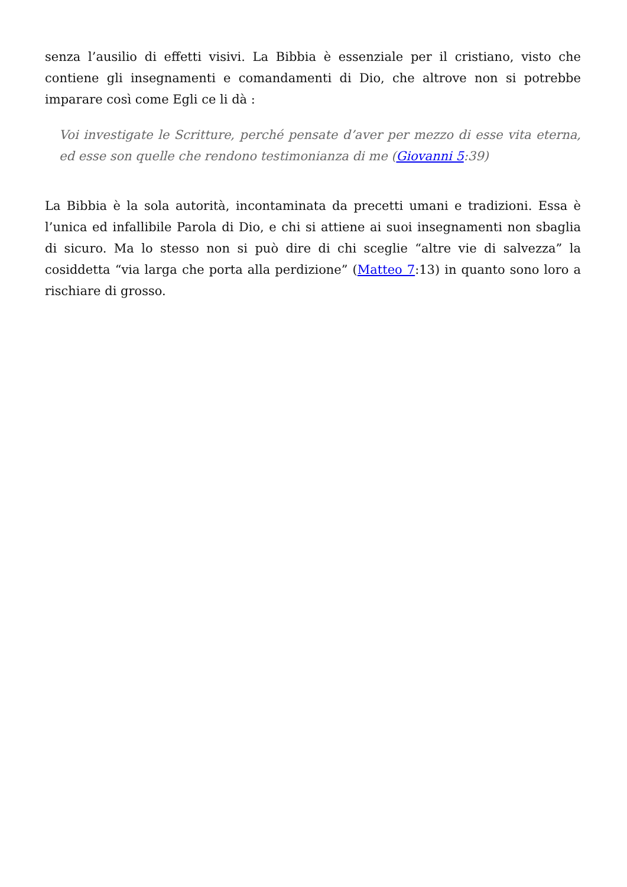senza l’ausilio di effetti visivi. La Bibbia è essenziale per il cristiano, visto che contiene gli insegnamenti e comandamenti di Dio, che altrove non si potrebbe imparare così come Egli ce li dà :
Voi investigate le Scritture, perché pensate d’aver per mezzo di esse vita eterna, ed esse son quelle che rendono testimonianza di me (Giovanni 5:39)
La Bibbia è la sola autorità, incontaminata da precetti umani e tradizioni. Essa è l’unica ed infallibile Parola di Dio, e chi si attiene ai suoi insegnamenti non sbaglia di sicuro. Ma lo stesso non si può dire di chi sceglie “altre vie di salvezza” la cosiddetta “via larga che porta alla perdizione” (Matteo 7:13) in quanto sono loro a rischiare di grosso.